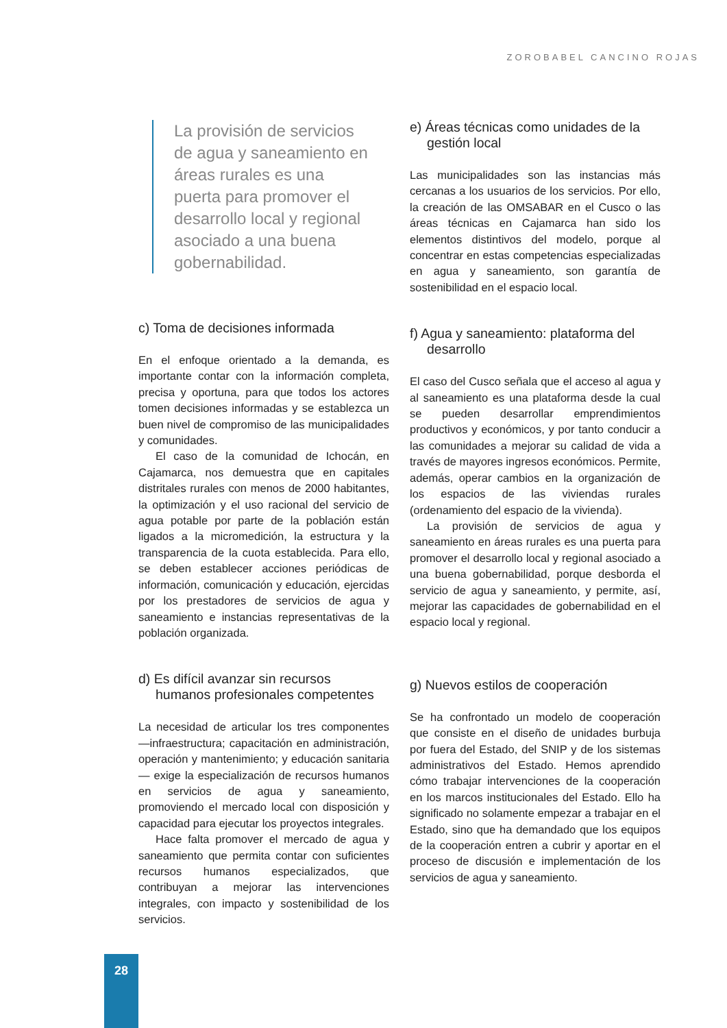ZOROBABEL CANCINO ROJAS
La provisión de servicios de agua y saneamiento en áreas rurales es una puerta para promover el desarrollo local y regional asociado a una buena gobernabilidad.
c) Toma de decisiones informada
En el enfoque orientado a la demanda, es importante contar con la información completa, precisa y oportuna, para que todos los actores tomen decisiones informadas y se establezca un buen nivel de compromiso de las municipalidades y comunidades.
El caso de la comunidad de Ichocán, en Cajamarca, nos demuestra que en capitales distritales rurales con menos de 2000 habitantes, la optimización y el uso racional del servicio de agua potable por parte de la población están ligados a la micromedición, la estructura y la transparencia de la cuota establecida. Para ello, se deben establecer acciones periódicas de información, comunicación y educación, ejercidas por los prestadores de servicios de agua y saneamiento e instancias representativas de la población organizada.
d) Es difícil avanzar sin recursos humanos profesionales competentes
La necesidad de articular los tres componentes —infraestructura; capacitación en administración, operación y mantenimiento; y educación sanitaria— exige la especialización de recursos humanos en servicios de agua y saneamiento, promoviendo el mercado local con disposición y capacidad para ejecutar los proyectos integrales.
Hace falta promover el mercado de agua y saneamiento que permita contar con suficientes recursos humanos especializados, que contribuyan a mejorar las intervenciones integrales, con impacto y sostenibilidad de los servicios.
e) Áreas técnicas como unidades de la gestión local
Las municipalidades son las instancias más cercanas a los usuarios de los servicios. Por ello, la creación de las OMSABAR en el Cusco o las áreas técnicas en Cajamarca han sido los elementos distintivos del modelo, porque al concentrar en estas competencias especializadas en agua y saneamiento, son garantía de sostenibilidad en el espacio local.
f) Agua y saneamiento: plataforma del desarrollo
El caso del Cusco señala que el acceso al agua y al saneamiento es una plataforma desde la cual se pueden desarrollar emprendimientos productivos y económicos, y por tanto conducir a las comunidades a mejorar su calidad de vida a través de mayores ingresos económicos. Permite, además, operar cambios en la organización de los espacios de las viviendas rurales (ordenamiento del espacio de la vivienda).
La provisión de servicios de agua y saneamiento en áreas rurales es una puerta para promover el desarrollo local y regional asociado a una buena gobernabilidad, porque desborda el servicio de agua y saneamiento, y permite, así, mejorar las capacidades de gobernabilidad en el espacio local y regional.
g) Nuevos estilos de cooperación
Se ha confrontado un modelo de cooperación que consiste en el diseño de unidades burbuja por fuera del Estado, del SNIP y de los sistemas administrativos del Estado. Hemos aprendido cómo trabajar intervenciones de la cooperación en los marcos institucionales del Estado. Ello ha significado no solamente empezar a trabajar en el Estado, sino que ha demandado que los equipos de la cooperación entren a cubrir y aportar en el proceso de discusión e implementación de los servicios de agua y saneamiento.
28